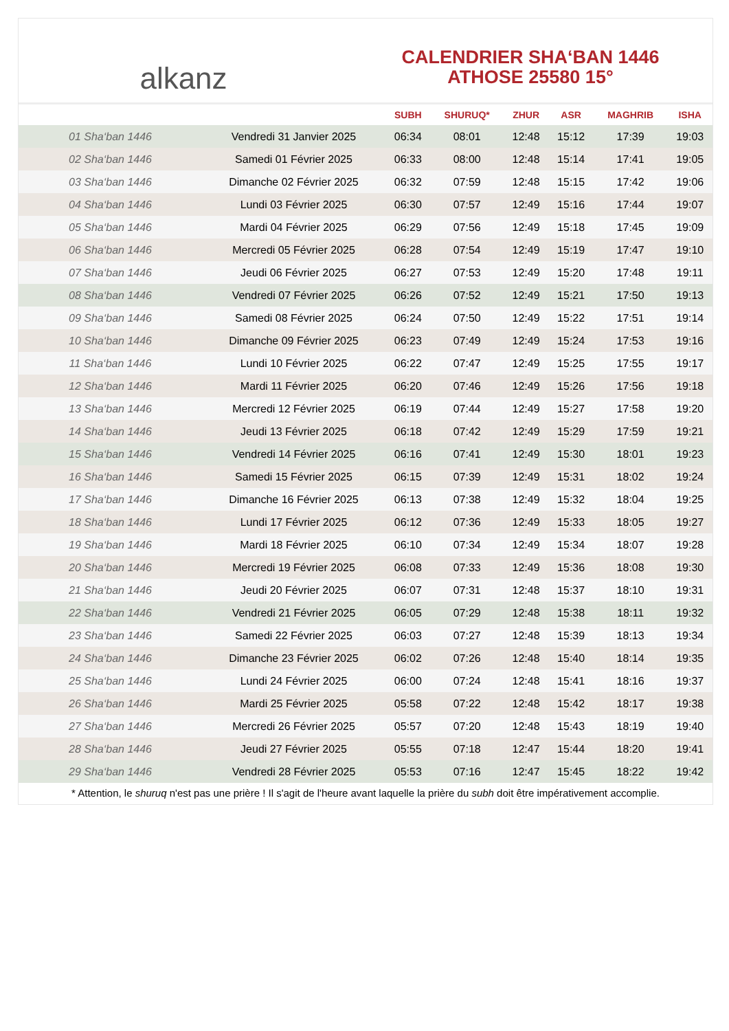alkanz
CALENDRIER SHA‘BAN 1446
ATHOSE 25580 15°
| | | SUBH | SHURUQ* | ZHUR | ASR | MAGHRIB | ISHA |
| --- | --- | --- | --- | --- | --- | --- | --- |
| 01 Sha‘ban 1446 | Vendredi 31 Janvier 2025 | 06:34 | 08:01 | 12:48 | 15:12 | 17:39 | 19:03 |
| 02 Sha‘ban 1446 | Samedi 01 Février 2025 | 06:33 | 08:00 | 12:48 | 15:14 | 17:41 | 19:05 |
| 03 Sha‘ban 1446 | Dimanche 02 Février 2025 | 06:32 | 07:59 | 12:48 | 15:15 | 17:42 | 19:06 |
| 04 Sha‘ban 1446 | Lundi 03 Février 2025 | 06:30 | 07:57 | 12:49 | 15:16 | 17:44 | 19:07 |
| 05 Sha‘ban 1446 | Mardi 04 Février 2025 | 06:29 | 07:56 | 12:49 | 15:18 | 17:45 | 19:09 |
| 06 Sha‘ban 1446 | Mercredi 05 Février 2025 | 06:28 | 07:54 | 12:49 | 15:19 | 17:47 | 19:10 |
| 07 Sha‘ban 1446 | Jeudi 06 Février 2025 | 06:27 | 07:53 | 12:49 | 15:20 | 17:48 | 19:11 |
| 08 Sha‘ban 1446 | Vendredi 07 Février 2025 | 06:26 | 07:52 | 12:49 | 15:21 | 17:50 | 19:13 |
| 09 Sha‘ban 1446 | Samedi 08 Février 2025 | 06:24 | 07:50 | 12:49 | 15:22 | 17:51 | 19:14 |
| 10 Sha‘ban 1446 | Dimanche 09 Février 2025 | 06:23 | 07:49 | 12:49 | 15:24 | 17:53 | 19:16 |
| 11 Sha‘ban 1446 | Lundi 10 Février 2025 | 06:22 | 07:47 | 12:49 | 15:25 | 17:55 | 19:17 |
| 12 Sha‘ban 1446 | Mardi 11 Février 2025 | 06:20 | 07:46 | 12:49 | 15:26 | 17:56 | 19:18 |
| 13 Sha‘ban 1446 | Mercredi 12 Février 2025 | 06:19 | 07:44 | 12:49 | 15:27 | 17:58 | 19:20 |
| 14 Sha‘ban 1446 | Jeudi 13 Février 2025 | 06:18 | 07:42 | 12:49 | 15:29 | 17:59 | 19:21 |
| 15 Sha‘ban 1446 | Vendredi 14 Février 2025 | 06:16 | 07:41 | 12:49 | 15:30 | 18:01 | 19:23 |
| 16 Sha‘ban 1446 | Samedi 15 Février 2025 | 06:15 | 07:39 | 12:49 | 15:31 | 18:02 | 19:24 |
| 17 Sha‘ban 1446 | Dimanche 16 Février 2025 | 06:13 | 07:38 | 12:49 | 15:32 | 18:04 | 19:25 |
| 18 Sha‘ban 1446 | Lundi 17 Février 2025 | 06:12 | 07:36 | 12:49 | 15:33 | 18:05 | 19:27 |
| 19 Sha‘ban 1446 | Mardi 18 Février 2025 | 06:10 | 07:34 | 12:49 | 15:34 | 18:07 | 19:28 |
| 20 Sha‘ban 1446 | Mercredi 19 Février 2025 | 06:08 | 07:33 | 12:49 | 15:36 | 18:08 | 19:30 |
| 21 Sha‘ban 1446 | Jeudi 20 Février 2025 | 06:07 | 07:31 | 12:48 | 15:37 | 18:10 | 19:31 |
| 22 Sha‘ban 1446 | Vendredi 21 Février 2025 | 06:05 | 07:29 | 12:48 | 15:38 | 18:11 | 19:32 |
| 23 Sha‘ban 1446 | Samedi 22 Février 2025 | 06:03 | 07:27 | 12:48 | 15:39 | 18:13 | 19:34 |
| 24 Sha‘ban 1446 | Dimanche 23 Février 2025 | 06:02 | 07:26 | 12:48 | 15:40 | 18:14 | 19:35 |
| 25 Sha‘ban 1446 | Lundi 24 Février 2025 | 06:00 | 07:24 | 12:48 | 15:41 | 18:16 | 19:37 |
| 26 Sha‘ban 1446 | Mardi 25 Février 2025 | 05:58 | 07:22 | 12:48 | 15:42 | 18:17 | 19:38 |
| 27 Sha‘ban 1446 | Mercredi 26 Février 2025 | 05:57 | 07:20 | 12:48 | 15:43 | 18:19 | 19:40 |
| 28 Sha‘ban 1446 | Jeudi 27 Février 2025 | 05:55 | 07:18 | 12:47 | 15:44 | 18:20 | 19:41 |
| 29 Sha‘ban 1446 | Vendredi 28 Février 2025 | 05:53 | 07:16 | 12:47 | 15:45 | 18:22 | 19:42 |
* Attention, le shuruq n'est pas une prière ! Il s'agit de l'heure avant laquelle la prière du subh doit être impérativement accomplie.